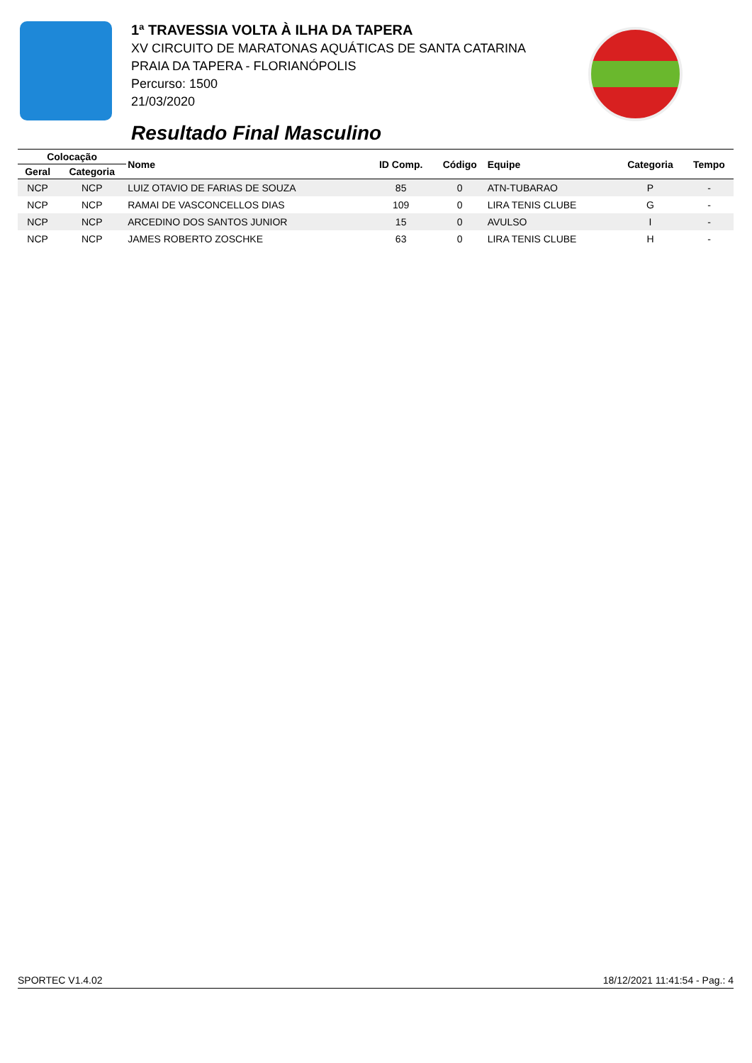1ª TRAVESSIA VOLTA À ILHA DA TAPERA
XV CIRCUITO DE MARATONAS AQUÁTICAS DE SANTA CATARINA
PRAIA DA TAPERA - FLORIANÓPOLIS
Percurso: 1500
21/03/2020
Resultado Final Masculino
| Colocação | | Nome | ID Comp. | Código | Equipe | Categoria | Tempo |
| --- | --- | --- | --- | --- | --- | --- | --- |
| Geral | Categoria | | | | | | |
| NCP | NCP | LUIZ OTAVIO DE FARIAS DE SOUZA | 85 | 0 | ATN-TUBARAO | P | - |
| NCP | NCP | RAMAI DE VASCONCELLOS DIAS | 109 | 0 | LIRA TENIS CLUBE | G | - |
| NCP | NCP | ARCEDINO DOS SANTOS JUNIOR | 15 | 0 | AVULSO | I | - |
| NCP | NCP | JAMES ROBERTO ZOSCHKE | 63 | 0 | LIRA TENIS CLUBE | H | - |
SPORTEC V1.4.02 18/12/2021 11:41:54 - Pag.: 4